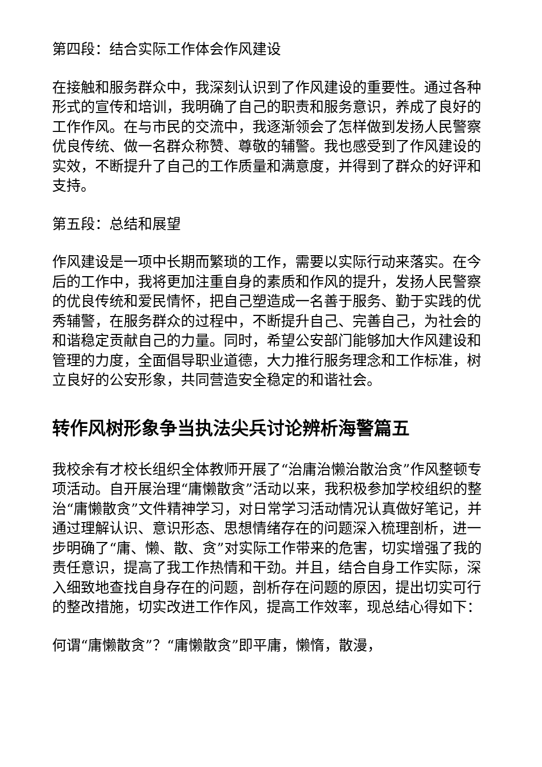第四段：结合实际工作体会作风建设
在接触和服务群众中，我深刻认识到了作风建设的重要性。通过各种形式的宣传和培训，我明确了自己的职责和服务意识，养成了良好的工作作风。在与市民的交流中，我逐渐领会了怎样做到发扬人民警察优良传统、做一名群众称赞、尊敬的辅警。我也感受到了作风建设的实效，不断提升了自己的工作质量和满意度，并得到了群众的好评和支持。
第五段：总结和展望
作风建设是一项中长期而繁琐的工作，需要以实际行动来落实。在今后的工作中，我将更加注重自身的素质和作风的提升，发扬人民警察的优良传统和爱民情怀，把自己塑造成一名善于服务、勤于实践的优秀辅警，在服务群众的过程中，不断提升自己、完善自己，为社会的和谐稳定贡献自己的力量。同时，希望公安部门能够加大作风建设和管理的力度，全面倡导职业道德，大力推行服务理念和工作标准，树立良好的公安形象，共同营造安全稳定的和谐社会。
转作风树形象争当执法尖兵讨论辨析海警篇五
我校余有才校长组织全体教师开展了“治庸治懒治散治贪”作风整顿专项活动。自开展治理“庸懒散贪”活动以来，我积极参加学校组织的整治“庸懒散贪”文件精神学习，对日常学习活动情况认真做好笔记，并通过理解认识、意识形态、思想情绪存在的问题深入梳理剖析，进一步明确了“庸、懒、散、贪”对实际工作带来的危害，切实增强了我的责任意识，提高了我工作热情和干劲。并且，结合自身工作实际，深入细致地查找自身存在的问题，剖析存在问题的原因，提出切实可行的整改措施，切实改进工作作风，提高工作效率，现总结心得如下：
何谓“庸懒散贪”？“庸懒散贪”即平庸，懒惰，散漫，